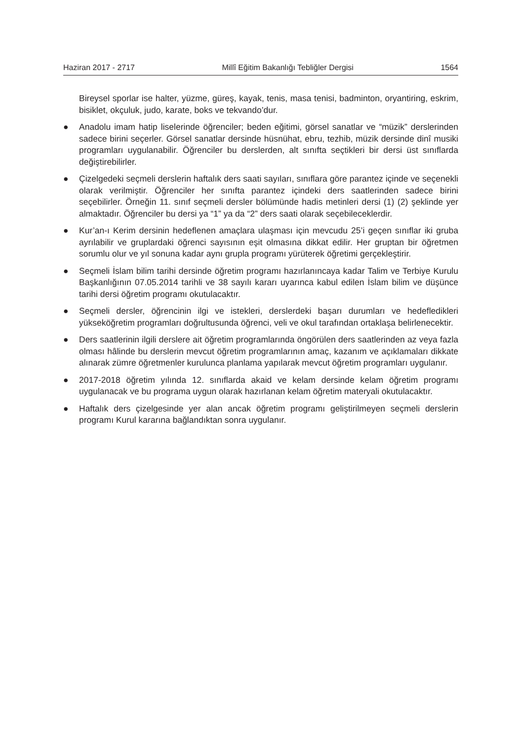Haziran 2017 - 2717 Millî Eğitim Bakanlığı Tebliğler Dergisi 1564
Bireysel sporlar ise halter, yüzme, güreş, kayak, tenis, masa tenisi, badminton, oryantiring, eskrim, bisiklet, okçuluk, judo, karate, boks ve tekvando’dur.
● Anadolu imam hatip liselerinde öğrenciler; beden eğitimi, görsel sanatlar ve “müzik” derslerinden sadece birini seçerler. Görsel sanatlar dersinde hüsnühat, ebru, tezhib, müzik dersinde dinî musiki programları uygulanabilir. Öğrenciler bu derslerden, alt sınıfta seçtikleri bir dersi üst sınıflarda değiştirebilirler.
● Çizelgedeki seçmeli derslerin haftalık ders saati sayıları, sınıflara göre parantez içinde ve seçenekli olarak verilmiştir. Öğrenciler her sınıfta parantez içindeki ders saatlerinden sadece birini seçebilirler. Örneğin 11. sınıf seçmeli dersler bölümünde hadis metinleri dersi (1) (2) şeklinde yer almaktadır. Öğrenciler bu dersi ya “1” ya da “2” ders saati olarak seçebileceklerdir.
● Kur’an-ı Kerim dersinin hedeflenen amaçlara ulaşması için mevcudu 25’i geçen sınıflar iki gruba ayrılabilir ve gruplardaki öğrenci sayısının eşit olmasına dikkat edilir. Her gruptan bir öğretmen sorumlu olur ve yıl sonuna kadar aynı grupla programı yürüterek öğretimi gerçekleştirir.
● Seçmeli İslam bilim tarihi dersinde öğretim programı hazırlanıncaya kadar Talim ve Terbiye Kurulu Başkanlığının 07.05.2014 tarihli ve 38 sayılı kararı uyarınca kabul edilen İslam bilim ve düşünce tarihi dersi öğretim programı okutulacaktır.
● Seçmeli dersler, öğrencinin ilgi ve istekleri, derslerdeki başarı durumları ve hedefledikleri yükseköğretim programları doğrultusunda öğrenci, veli ve okul tarafından ortaklaşa belirlenecektir.
● Ders saatlerinin ilgili derslere ait öğretim programlarında öngörülen ders saatlerinden az veya fazla olması hâlinde bu derslerin mevcut öğretim programlarının amaç, kazanım ve açıklamaları dikkate alınarak zümre öğretmenler kurulunca planlama yapılarak mevcut öğretim programları uygulanır.
● 2017-2018 öğretim yılında 12. sınıflarda akaid ve kelam dersinde kelam öğretim programı uygulanacak ve bu programa uygun olarak hazırlanan kelam öğretim materyali okutulacaktır.
● Haftalık ders çizelgesinde yer alan ancak öğretim programı geliştirilmeyen seçmeli derslerin programı Kurul kararına bağlandıktan sonra uygulanır.